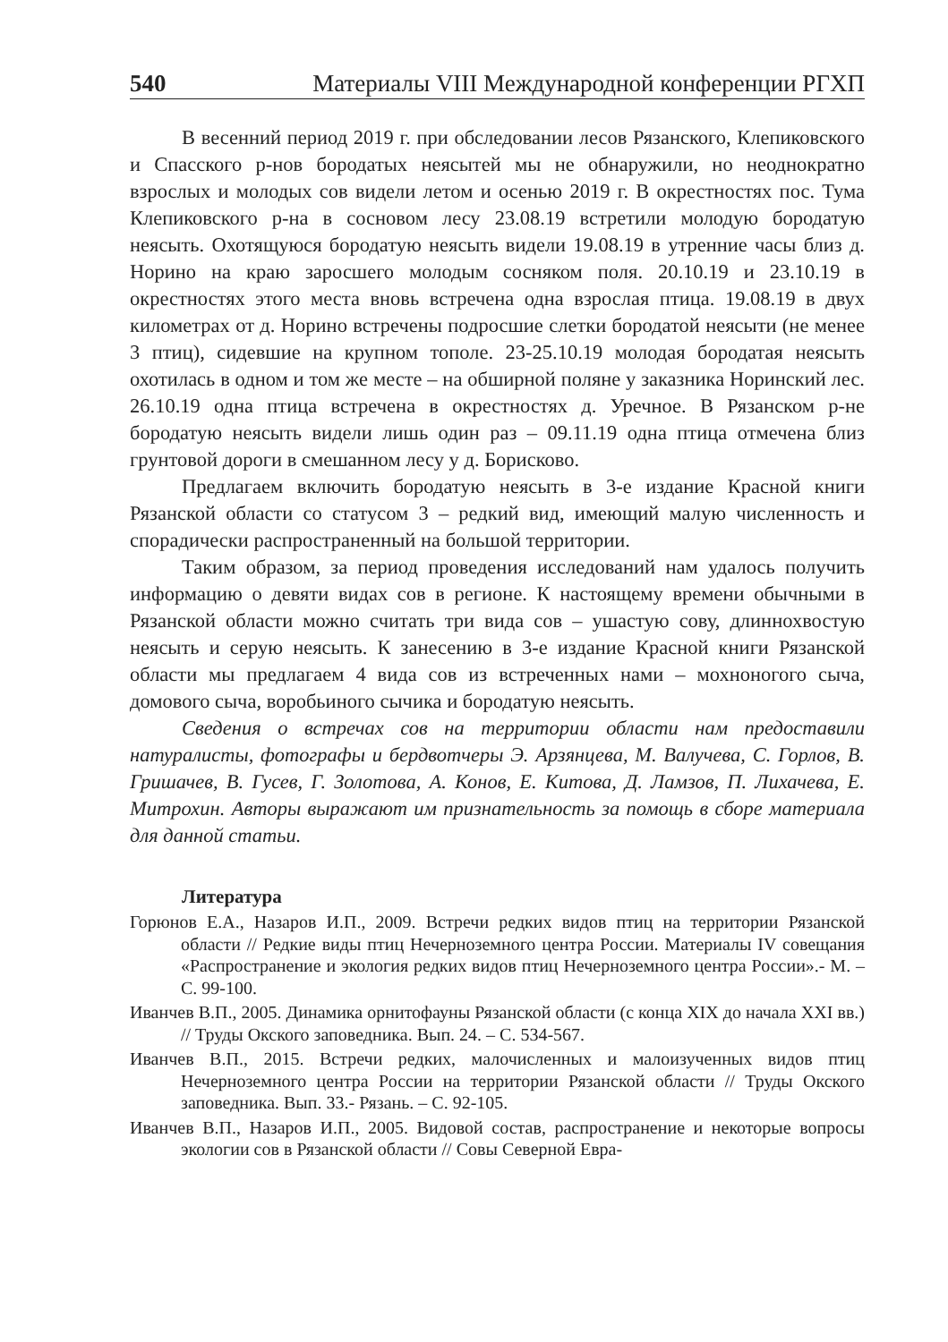540 Материалы VIII Международной конференции РГХП
В весенний период 2019 г. при обследовании лесов Рязанского, Клепиковского и Спасского р-нов бородатых неясытей мы не обнаружили, но неоднократно взрослых и молодых сов видели летом и осенью 2019 г. В окрестностях пос. Тума Клепиковского р-на в сосновом лесу 23.08.19 встретили молодую бородатую неясыть. Охотящуюся бородатую неясыть видели 19.08.19 в утренние часы близ д. Норино на краю заросшего молодым сосняком поля. 20.10.19 и 23.10.19 в окрестностях этого места вновь встречена одна взрослая птица. 19.08.19 в двух километрах от д. Норино встречены подросшие слетки бородатой неясыти (не менее 3 птиц), сидевшие на крупном тополе. 23-25.10.19 молодая бородатая неясыть охотилась в одном и том же месте – на обширной поляне у заказника Норинский лес. 26.10.19 одна птица встречена в окрестностях д. Уречное. В Рязанском р-не бородатую неясыть видели лишь один раз – 09.11.19 одна птица отмечена близ грунтовой дороги в смешанном лесу у д. Борисково.
Предлагаем включить бородатую неясыть в 3-е издание Красной книги Рязанской области со статусом 3 – редкий вид, имеющий малую численность и спорадически распространенный на большой территории.
Таким образом, за период проведения исследований нам удалось получить информацию о девяти видах сов в регионе. К настоящему времени обычными в Рязанской области можно считать три вида сов – ушастую сову, длиннохвостую неясыть и серую неясыть. К занесению в 3-е издание Красной книги Рязанской области мы предлагаем 4 вида сов из встреченных нами – мохноногого сыча, домового сыча, воробьиного сычика и бородатую неясыть.
Сведения о встречах сов на территории области нам предоставили натуралисты, фотографы и бердвотчеры Э. Арзянцева, М. Валучева, С. Горлов, В. Гришачев, В. Гусев, Г. Золотова, А. Конов, Е. Китова, Д. Ламзов, П. Лихачева, Е. Митрохин. Авторы выражают им признательность за помощь в сборе материала для данной статьи.
Литература
Горюнов Е.А., Назаров И.П., 2009. Встречи редких видов птиц на территории Рязанской области // Редкие виды птиц Нечерноземного центра России. Материалы IV совещания «Распространение и экология редких видов птиц Нечерноземного центра России».- М. – С. 99-100.
Иванчев В.П., 2005. Динамика орнитофауны Рязанской области (с конца XIX до начала XXI вв.) // Труды Окского заповедника. Вып. 24. – С. 534-567.
Иванчев В.П., 2015. Встречи редких, малочисленных и малоизученных видов птиц Нечерноземного центра России на территории Рязанской области // Труды Окского заповедника. Вып. 33.- Рязань. – С. 92-105.
Иванчев В.П., Назаров И.П., 2005. Видовой состав, распространение и некоторые вопросы экологии сов в Рязанской области // Совы Северной Евра-